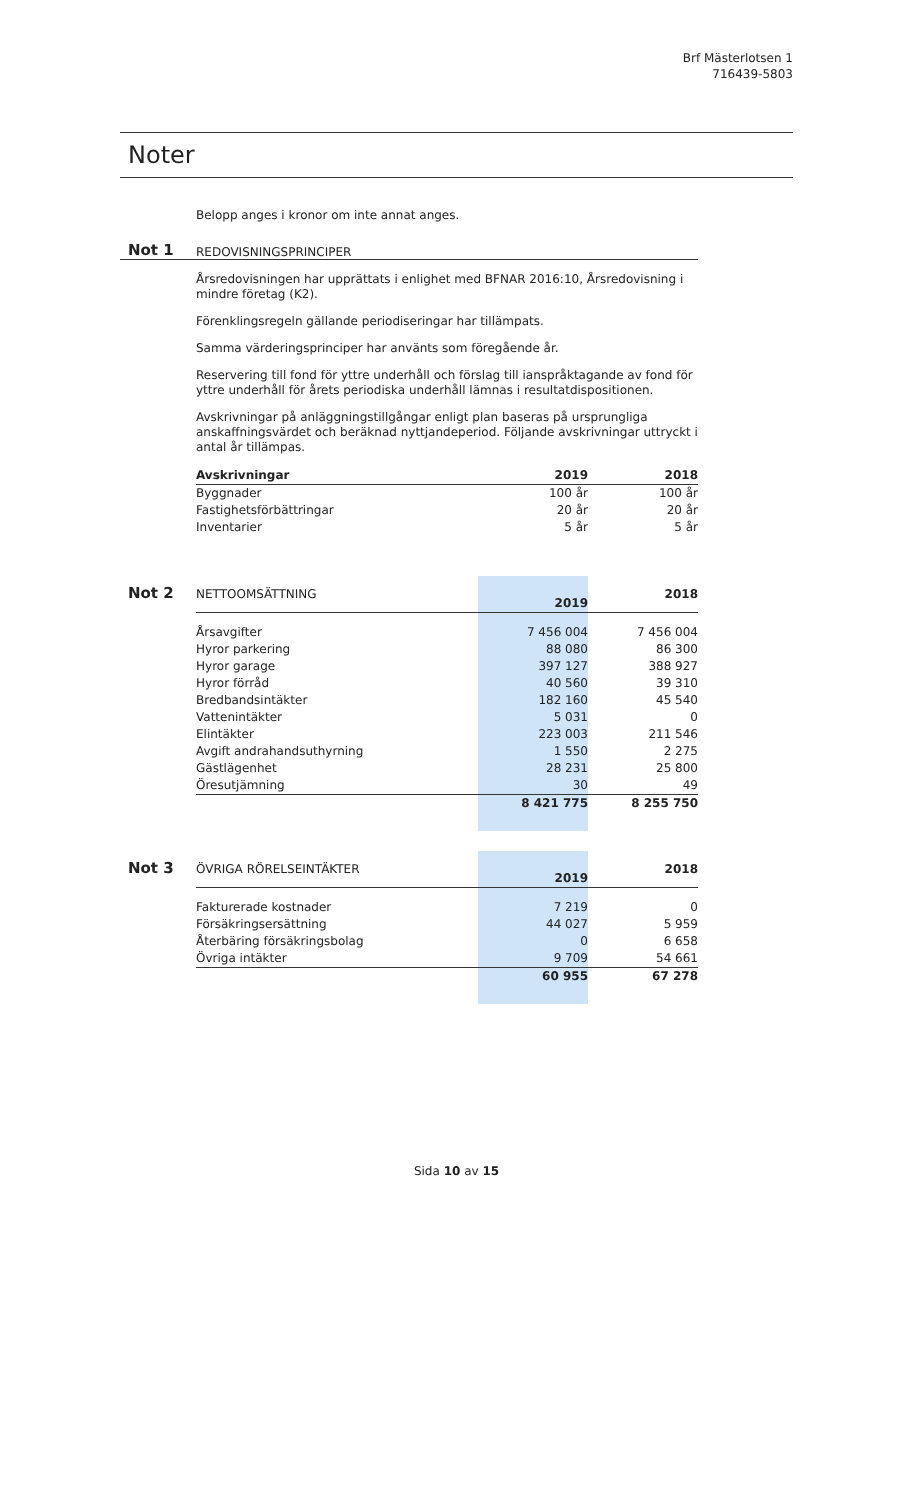Brf Mästerlotsen 1
716439-5803
Noter
Belopp anges i kronor om inte annat anges.
Not 1 REDOVISNINGSPRINCIPER
Årsredovisningen har upprättats i enlighet med BFNAR 2016:10, Årsredovisning i mindre företag (K2).
Förenklingsregeln gällande periodiseringar har tillämpats.
Samma värderingsprinciper har använts som föregående år.
Reservering till fond för yttre underhåll och förslag till ianspråktagande av fond för yttre underhåll för årets periodiska underhåll lämnas i resultatdispositionen.
Avskrivningar på anläggningstillgångar enligt plan baseras på ursprungliga anskaffningsvärdet och beräknad nyttjandeperiod. Följande avskrivningar uttryckt i antal år tillämpas.
| Avskrivningar | 2019 | 2018 |
| --- | --- | --- |
| Byggnader | 100 år | 100 år |
| Fastighetsförbättringar | 20 år | 20 år |
| Inventarier | 5 år | 5 år |
| Not 2 NETTOOMSÄTTNING | 2019 | 2018 |
| --- | --- | --- |
| Årsavgifter | 7 456 004 | 7 456 004 |
| Hyror parkering | 88 080 | 86 300 |
| Hyror garage | 397 127 | 388 927 |
| Hyror förråd | 40 560 | 39 310 |
| Bredbandsintäkter | 182 160 | 45 540 |
| Vattenintäkter | 5 031 | 0 |
| Elintäkter | 223 003 | 211 546 |
| Avgift andrahandsuthyrning | 1 550 | 2 275 |
| Gästlägenhet | 28 231 | 25 800 |
| Öresutjämning | 30 | 49 |
| | 8 421 775 | 8 255 750 |
| Not 3 ÖVRIGA RÖRELSEINTÄKTER | 2019 | 2018 |
| --- | --- | --- |
| Fakturerade kostnader | 7 219 | 0 |
| Försäkringsersättning | 44 027 | 5 959 |
| Återbäring försäkringsbolag | 0 | 6 658 |
| Övriga intäkter | 9 709 | 54 661 |
| | 60 955 | 67 278 |
Sida 10 av 15